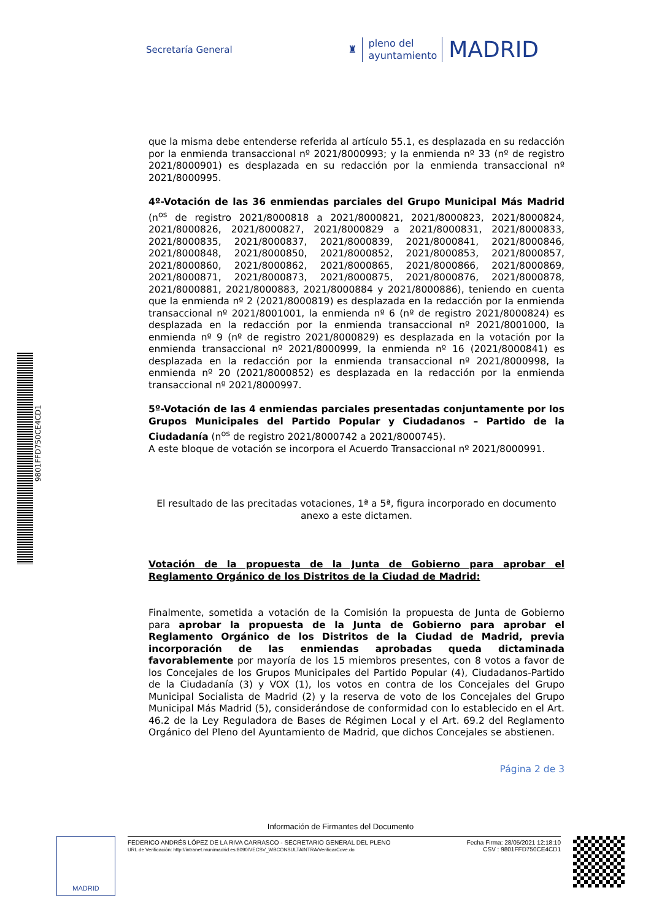Secretaría General
♜
pleno del
ayuntamiento
MADRID
que la misma debe entenderse referida al artículo 55.1, es desplazada en su redacción por la enmienda transaccional nº 2021/8000993; y la enmienda nº 33 (nº de registro 2021/8000901) es desplazada en su redacción por la enmienda transaccional nº 2021/8000995.
4º-Votación de las 36 enmiendas parciales del Grupo Municipal Más Madrid (n<sup>os</sup> de registro 2021/8000818 a 2021/8000821, 2021/8000823, 2021/8000824, 2021/8000826, 2021/8000827, 2021/8000829 a 2021/8000831, 2021/8000833, 2021/8000835, 2021/8000837, 2021/8000839, 2021/8000841, 2021/8000846, 2021/8000848, 2021/8000850, 2021/8000852, 2021/8000853, 2021/8000857, 2021/8000860, 2021/8000862, 2021/8000865, 2021/8000866, 2021/8000869, 2021/8000871, 2021/8000873, 2021/8000875, 2021/8000876, 2021/8000878, 2021/8000881, 2021/8000883, 2021/8000884 y 2021/8000886), teniendo en cuenta que la enmienda nº 2 (2021/8000819) es desplazada en la redacción por la enmienda transaccional nº 2021/8001001, la enmienda nº 6 (nº de registro 2021/8000824) es desplazada en la redacción por la enmienda transaccional nº 2021/8001000, la enmienda nº 9 (nº de registro 2021/8000829) es desplazada en la votación por la enmienda transaccional nº 2021/8000999, la enmienda nº 16 (2021/8000841) es desplazada en la redacción por la enmienda transaccional nº 2021/8000998, la enmienda nº 20 (2021/8000852) es desplazada en la redacción por la enmienda transaccional nº 2021/8000997.
5º-Votación de las 4 enmiendas parciales presentadas conjuntamente por los Grupos Municipales del Partido Popular y Ciudadanos – Partido de la Ciudadanía (n<sup>os</sup> de registro 2021/8000742 a 2021/8000745).
A este bloque de votación se incorpora el Acuerdo Transaccional nº 2021/8000991.
El resultado de las precitadas votaciones, 1ª a 5ª, figura incorporado en documento anexo a este dictamen.
Votación de la propuesta de la Junta de Gobierno para aprobar el Reglamento Orgánico de los Distritos de la Ciudad de Madrid:
Finalmente, sometida a votación de la Comisión la propuesta de Junta de Gobierno para aprobar la propuesta de la Junta de Gobierno para aprobar el Reglamento Orgánico de los Distritos de la Ciudad de Madrid, previa incorporación de las enmiendas aprobadas queda dictaminada favorablemente por mayoría de los 15 miembros presentes, con 8 votos a favor de los Concejales de los Grupos Municipales del Partido Popular (4), Ciudadanos-Partido de la Ciudadanía (3) y VOX (1), los votos en contra de los Concejales del Grupo Municipal Socialista de Madrid (2) y la reserva de voto de los Concejales del Grupo Municipal Más Madrid (5), considerándose de conformidad con lo establecido en el Art. 46.2 de la Ley Reguladora de Bases de Régimen Local y el Art. 69.2 del Reglamento Orgánico del Pleno del Ayuntamiento de Madrid, que dichos Concejales se abstienen.
Página 2 de 3
9801FFD750CE4CD1
Información de Firmantes del Documento
MADRID
FEDERICO ANDRÉS LÓPEZ DE LA RIVA CARRASCO - SECRETARIO GENERAL DEL PLENO
URL de Verificación: http://intranet.munimadrid.es:8090/VECSV_WBCONSULTAINTRA/VerificarCove.do
Fecha Firma: 28/05/2021 12:18:10
CSV : 9801FFD750CE4CD1